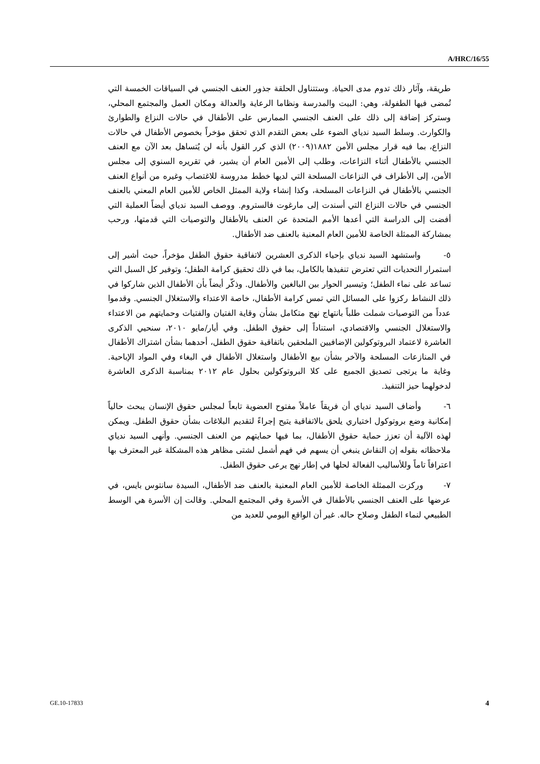A/HRC/16/55
طريقة، وآثار ذلك تدوم مدى الحياة. وستتناول الحلقة جذور العنف الجنسي في السياقات الخمسة التي تُمضى فيها الطفولة، وهي: البيت والمدرسة ونظاما الرعاية والعدالة ومكان العمل والمجتمع المحلي، وستركز إضافة إلى ذلك على العنف الجنسي الممارس على الأطفال في حالات النزاع والطوارئ والكوارث. وسلط السيد ندياي الضوء على بعض التقدم الذي تحقق مؤخراً بخصوص الأطفال في حالات النزاع، بما فيه قرار مجلس الأمن ١٨٨٢(٢٠٠٩) الذي كرر القول بأنه لن يُتساهل بعد الآن مع العنف الجنسي بالأطفال أثناء النزاعات، وطلب إلى الأمين العام أن يشير، في تقريره السنوي إلى مجلس الأمن، إلى الأطراف في النزاعات المسلحة التي لديها خطط مدروسة للاغتصاب وغيره من أنواع العنف الجنسي بالأطفال في النزاعات المسلحة، وكذا إنشاء ولاية الممثل الخاص للأمين العام المعني بالعنف الجنسي في حالات النزاع التي أسندت إلى مارغوت فالستروم. ووصف السيد ندياي أيضاً العملية التي أفضت إلى الدراسة التي أعدها الأمم المتحدة عن العنف بالأطفال والتوصيات التي قدمتها، ورحب بمشاركة الممثلة الخاصة للأمين العام المعنية بالعنف ضد الأطفال.
٥- واستشهد السيد ندياي بإحياء الذكرى العشرين لاتفاقية حقوق الطفل مؤخراً، حيث أشير إلى استمرار التحديات التي تعترض تنفيذها بالكامل، بما في ذلك تحقيق كرامة الطفل؛ وتوفير كل السبل التي تساعد على نماء الطفل؛ وتيسير الحوار بين البالغين والأطفال. وذكّر أيضاً بأن الأطفال الذين شاركوا في ذلك النشاط ركزوا على المسائل التي تمس كرامة الأطفال، خاصة الاعتداء والاستغلال الجنسي. وقدموا عدداً من التوصيات شملت طلباً بانتهاج نهج متكامل بشأن وقاية الفتيان والفتيات وحمايتهم من الاعتداء والاستغلال الجنسي والاقتصادي، استناداً إلى حقوق الطفل. وفي أيار/مايو ٢٠١٠، سنحيي الذكرى العاشرة لاعتماد البروتوكولين الإضافيين الملحقين باتفاقية حقوق الطفل، أحدهما بشأن اشتراك الأطفال في المنازعات المسلحة والآخر بشأن بيع الأطفال واستغلال الأطفال في البغاء وفي المواد الإباحية. وغاية ما يرتجى تصديق الجميع على كلا البروتوكولين بحلول عام ٢٠١٢ بمناسبة الذكرى العاشرة لدخولهما حيز التنفيذ.
٦- وأضاف السيد ندياي أن فريقاً عاملاً مفتوح العضوية تابعاً لمجلس حقوق الإنسان يبحث حالياً إمكانية وضع بروتوكول اختياري يلحق بالاتفاقية يتيح إجراءً لتقديم البلاغات بشأن حقوق الطفل. ويمكن لهذه الآلية أن تعزز حماية حقوق الأطفال، بما فيها حمايتهم من العنف الجنسي. وأنهى السيد ندياي ملاحظاته بقوله إن النقاش ينبغي أن يسهم في فهم أشمل لشتى مظاهر هذه المشكلة غير المعترف بها اعترافاً تاماً وللأساليب الفعالة لحلها في إطار نهج يرعى حقوق الطفل.
٧- وركزت الممثلة الخاصة للأمين العام المعنية بالعنف ضد الأطفال، السيدة سانتوس بايس، في عرضها على العنف الجنسي بالأطفال في الأسرة وفي المجتمع المحلي. وقالت إن الأسرة هي الوسط الطبيعي لنماء الطفل وصلاح حاله. غير أن الواقع اليومي للعديد من
GE.10-17833 4